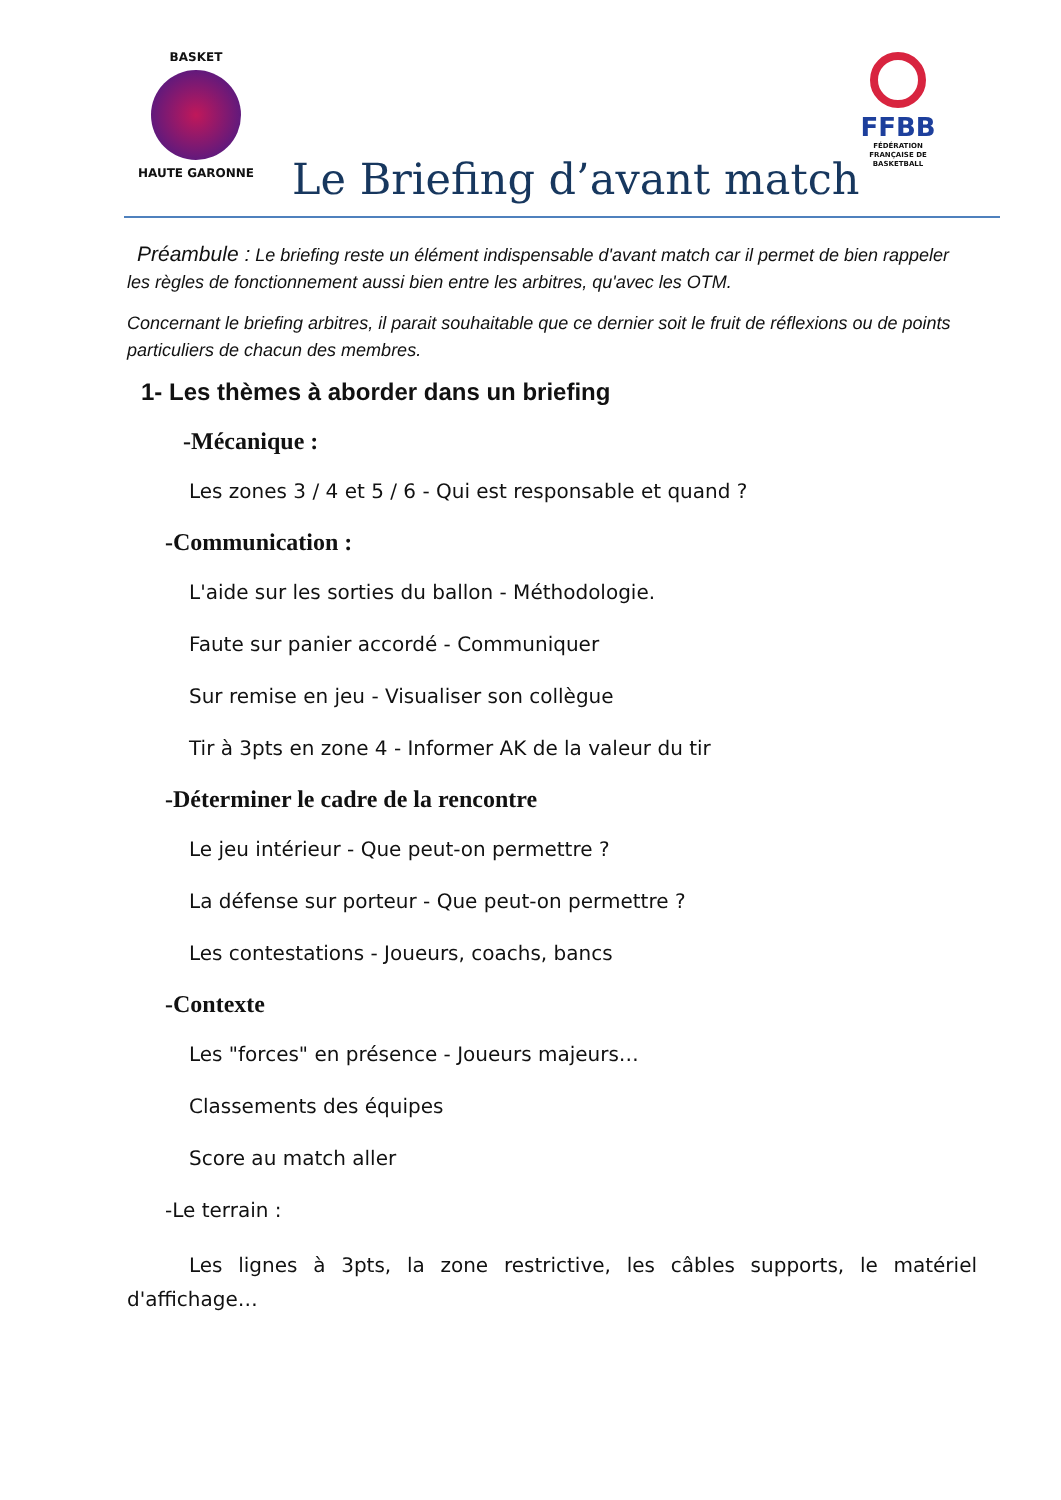BASKET
HAUTE GARONNE
FFBB
FÉDÉRATION
FRANÇAISE DE
BASKETBALL
Le Briefing d’avant match
Préambule : Le briefing reste un élément indispensable d'avant match car il permet de bien rappeler les règles de fonctionnement aussi bien entre les arbitres, qu'avec les OTM.
Concernant le briefing arbitres, il parait souhaitable que ce dernier soit le fruit de réflexions ou de points particuliers de chacun des membres.
1- Les thèmes à aborder dans un briefing
-Mécanique :
Les zones 3 / 4 et 5 / 6 - Qui est responsable et quand ?
-Communication :
L'aide sur les sorties du ballon - Méthodologie.
Faute sur panier accordé - Communiquer
Sur remise en jeu - Visualiser son collègue
Tir à 3pts en zone 4 - Informer AK de la valeur du tir
-Déterminer le cadre de la rencontre
Le jeu intérieur - Que peut-on permettre ?
La défense sur porteur - Que peut-on permettre ?
Les contestations - Joueurs, coachs, bancs
-Contexte
Les "forces" en présence - Joueurs majeurs…
Classements des équipes
Score au match aller
-Le terrain :
Les lignes à 3pts, la zone restrictive, les câbles supports, le matériel d'affichage…